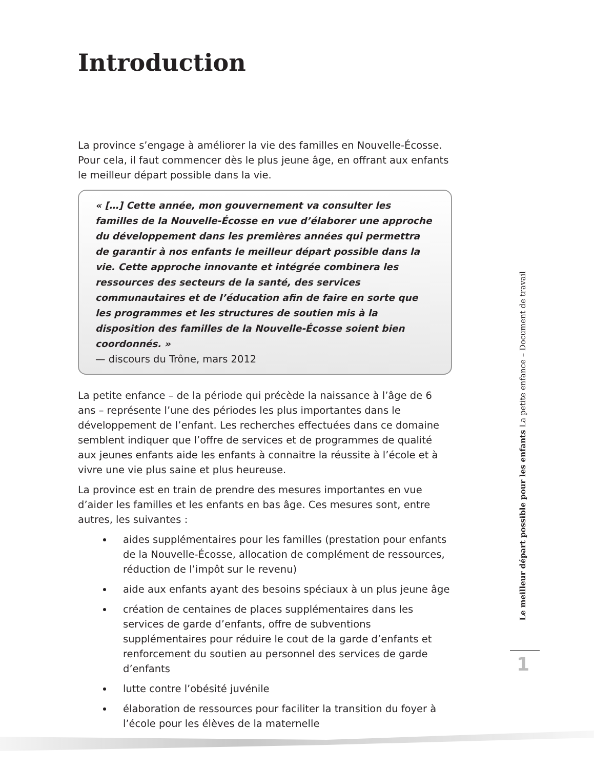Introduction
La province s’engage à améliorer la vie des familles en Nouvelle-Écosse. Pour cela, il faut commencer dès le plus jeune âge, en offrant aux enfants le meilleur départ possible dans la vie.
« […] Cette année, mon gouvernement va consulter les familles de la Nouvelle-Écosse en vue d’élaborer une approche du développement dans les premières années qui permettra de garantir à nos enfants le meilleur départ possible dans la vie. Cette approche innovante et intégrée combinera les ressources des secteurs de la santé, des services communautaires et de l’éducation afin de faire en sorte que les programmes et les structures de soutien mis à la disposition des familles de la Nouvelle-Écosse soient bien coordonnés. »
— discours du Trône, mars 2012
La petite enfance – de la période qui précède la naissance à l’âge de 6 ans – représente l’une des périodes les plus importantes dans le développement de l’enfant. Les recherches effectuées dans ce domaine semblent indiquer que l’offre de services et de programmes de qualité aux jeunes enfants aide les enfants à connaitre la réussite à l’école et à vivre une vie plus saine et plus heureuse.
La province est en train de prendre des mesures importantes en vue d’aider les familles et les enfants en bas âge. Ces mesures sont, entre autres, les suivantes :
aides supplémentaires pour les familles (prestation pour enfants de la Nouvelle-Écosse, allocation de complément de ressources, réduction de l’impôt sur le revenu)
aide aux enfants ayant des besoins spéciaux à un plus jeune âge
création de centaines de places supplémentaires dans les services de garde d’enfants, offre de subventions supplémentaires pour réduire le cout de la garde d’enfants et renforcement du soutien au personnel des services de garde d’enfants
lutte contre l’obésité juvénile
élaboration de ressources pour faciliter la transition du foyer à l’école pour les élèves de la maternelle
Le meilleur départ possible pour les enfants La petite enfance – Document de travail
1